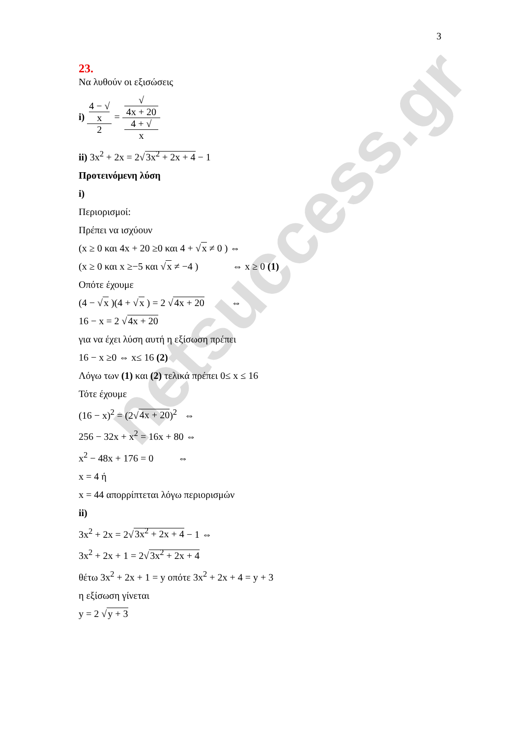netsuccess.gr
3
23.
Να λυθούν οι εξισώσεις
i) 4 − √
x 2 = √
4x + 20 4 + √
x
ii) 3x<sup>2</sup> + 2x = 2√3x<sup>2</sup> + 2x + 4 − 1
Προτεινόμενη λύση
i)
Περιορισμοί:
Πρέπει να ισχύουν
(x ≥ 0 και 4x + 20 ≥0 και 4 + √x ≠ 0 ) ⇔
(x ≥ 0 και x ≥−5 και √x ≠ −4 ) ⇔ x ≥ 0 (1)
Οπότε έχουμε
(4 − √x )(4 + √x ) = 2 √4x + 20 ⇔
16 − x = 2 √4x + 20
για να έχει λύση αυτή η εξίσωση πρέπει
16 − x ≥0 ⇔ x≤ 16 (2)
Λόγω των (1) και (2) τελικά πρέπει 0≤ x ≤ 16
Τότε έχουμε
(16 − x)<sup>2</sup> = (2√4x + 20)<sup>2</sup> ⇔
256 − 32x + x<sup>2</sup> = 16x + 80 ⇔
x<sup>2</sup> − 48x + 176 = 0 ⇔
x = 4 ή
x = 44 απορρίπτεται λόγω περιορισμών
ii)
3x<sup>2</sup> + 2x = 2√3x<sup>2</sup> + 2x + 4 − 1 ⇔
3x<sup>2</sup> + 2x + 1 = 2√3x<sup>2</sup> + 2x + 4
θέτω 3x<sup>2</sup> + 2x + 1 = y οπότε 3x<sup>2</sup> + 2x + 4 = y + 3
η εξίσωση γίνεται
y = 2 √y + 3